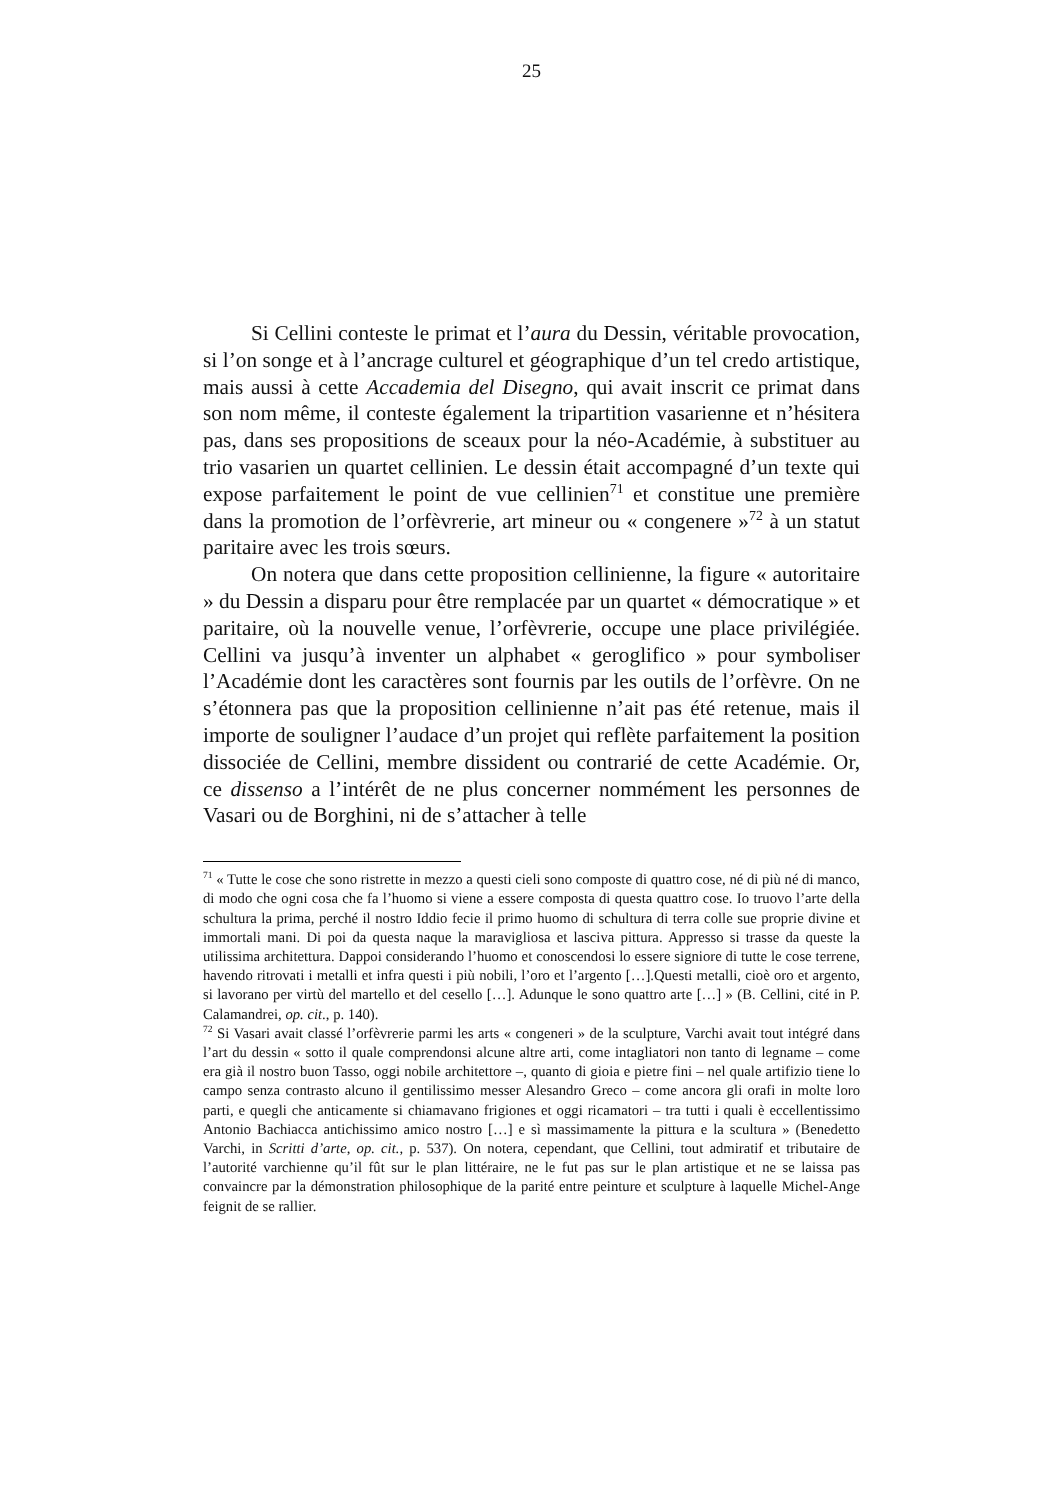25
Si Cellini conteste le primat et l’aura du Dessin, véritable provocation, si l’on songe et à l’ancrage culturel et géographique d’un tel credo artistique, mais aussi à cette Accademia del Disegno, qui avait inscrit ce primat dans son nom même, il conteste également la tripartition vasarienne et n’hésitera pas, dans ses propositions de sceaux pour la néo-Académie, à substituer au trio vasarien un quartet cellinien. Le dessin était accompagné d’un texte qui expose parfaitement le point de vue cellinien<sup>71</sup> et constitue une première dans la promotion de l’orfèvrerie, art mineur ou « congenere »<sup>72</sup> à un statut paritaire avec les trois sœurs.
On notera que dans cette proposition cellinienne, la figure « autoritaire » du Dessin a disparu pour être remplacée par un quartet « démocratique » et paritaire, où la nouvelle venue, l’orfèvrerie, occupe une place privilégiée. Cellini va jusqu’à inventer un alphabet « geroglifico » pour symboliser l’Académie dont les caractères sont fournis par les outils de l’orfèvre. On ne s’étonnera pas que la proposition cellinienne n’ait pas été retenue, mais il importe de souligner l’audace d’un projet qui reflète parfaitement la position dissociée de Cellini, membre dissident ou contrarié de cette Académie. Or, ce dissenso a l’intérêt de ne plus concerner nommément les personnes de Vasari ou de Borghini, ni de s’attacher à telle
<sup>71</sup> « Tutte le cose che sono ristrette in mezzo a questi cieli sono composte di quattro cose, né di più né di manco, di modo che ogni cosa che fa l’huomo si viene a essere composta di questa quattro cose. Io truovo l’arte della schultura la prima, perché il nostro Iddio fecie il primo huomo di schultura di terra colle sue proprie divine et immortali mani. Di poi da questa naque la maravigliosa et lasciva pittura. Appresso si trasse da queste la utilissima architettura. Dappoi considerando l’huomo et conoscendosi lo essere signiore di tutte le cose terrene, havendo ritrovati i metalli et infra questi i più nobili, l’oro et l’argento […].Questi metalli, cioè oro et argento, si lavorano per virtù del martello et del cesello […]. Adunque le sono quattro arte […] » (B. Cellini, cité in P. Calamandrei, op. cit., p. 140).
<sup>72</sup> Si Vasari avait classé l’orfèvrerie parmi les arts « congeneri » de la sculpture, Varchi avait tout intégré dans l’art du dessin « sotto il quale comprendonsi alcune altre arti, come intagliatori non tanto di legname – come era già il nostro buon Tasso, oggi nobile architettore –, quanto di gioia e pietre fini – nel quale artifizio tiene lo campo senza contrasto alcuno il gentilissimo messer Alesandro Greco – come ancora gli orafi in molte loro parti, e quegli che anticamente si chiamavano frigiones et oggi ricamatori – tra tutti i quali è eccellentissimo Antonio Bachiacca antichissimo amico nostro […] e sì massimamente la pittura e la scultura » (Benedetto Varchi, in Scritti d’arte, op. cit., p. 537). On notera, cependant, que Cellini, tout admiratif et tributaire de l’autorité varchienne qu’il fût sur le plan littéraire, ne le fut pas sur le plan artistique et ne se laissa pas convaincre par la démonstration philosophique de la parité entre peinture et sculpture à laquelle Michel-Ange feignit de se rallier.